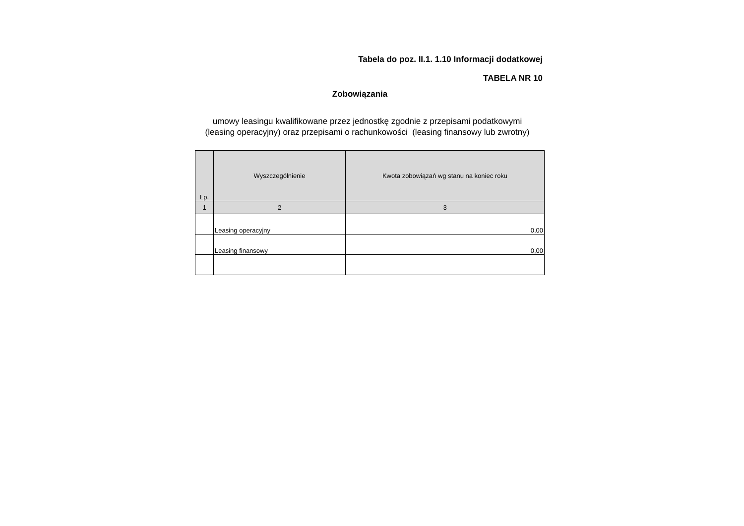Tabela do poz. II.1. 1.10 Informacji dodatkowej
TABELA NR 10
Zobowiązania
umowy leasingu kwalifikowane przez jednostkę zgodnie z przepisami podatkowymi
(leasing operacyjny) oraz przepisami o rachunkowości (leasing finansowy lub zwrotny)
| Lp. | Wyszczególnienie | Kwota zobowiązań wg stanu na koniec roku |
| --- | --- | --- |
| 1 | 2 | 3 |
| | Leasing operacyjny | 0,00 |
| | Leasing finansowy | 0,00 |